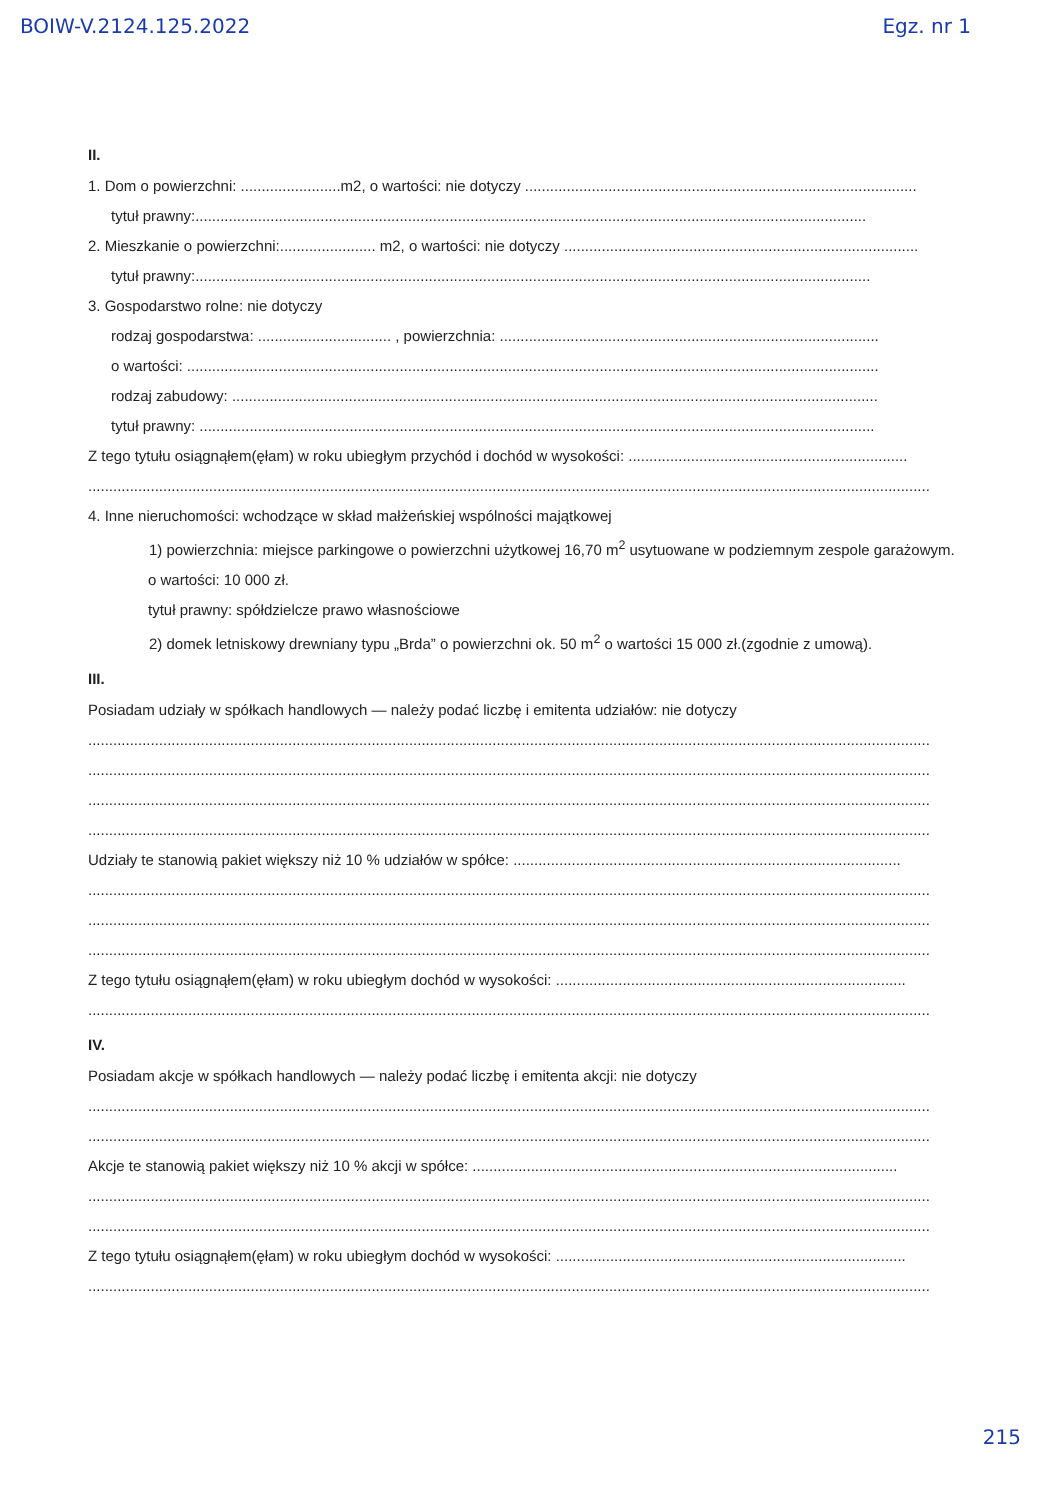BOIW-V.2124.125.2022 Egz. nr 1
II.
1. Dom o powierzchni: ........................m2, o wartości: nie dotyczy ..............................................................................................
tytuł prawny:.................................................................................................................................................................
2. Mieszkanie o powierzchni:....................... m2, o wartości: nie dotyczy .....................................................................................
tytuł prawny:..................................................................................................................................................................
3. Gospodarstwo rolne: nie dotyczy
rodzaj gospodarstwa: ................................ , powierzchnia: ...........................................................................................
o wartości: ......................................................................................................................................................................
rodzaj zabudowy: ...........................................................................................................................................................
tytuł prawny: ..................................................................................................................................................................
Z tego tytułu osiągnąłem(ęłam) w roku ubiegłym przychód i dochód w wysokości: ...................................................................
..........................................................................................................................................................................................................
4. Inne nieruchomości: wchodzące w skład małżeńskiej wspólności majątkowej
1) powierzchnia: miejsce parkingowe o powierzchni użytkowej 16,70 m<sup>2</sup> usytuowane w podziemnym zespole garażowym.
o wartości: 10 000 zł.
tytuł prawny: spółdzielcze prawo własnościowe
2) domek letniskowy drewniany typu „Brda” o powierzchni ok. 50 m<sup>2</sup> o wartości 15 000 zł.(zgodnie z umową).
III.
Posiadam udziały w spółkach handlowych — należy podać liczbę i emitenta udziałów: nie dotyczy
..........................................................................................................................................................................................................
..........................................................................................................................................................................................................
..........................................................................................................................................................................................................
..........................................................................................................................................................................................................
Udziały te stanowią pakiet większy niż 10 % udziałów w spółce: .............................................................................................
..........................................................................................................................................................................................................
..........................................................................................................................................................................................................
..........................................................................................................................................................................................................
Z tego tytułu osiągnąłem(ęłam) w roku ubiegłym dochód w wysokości: ....................................................................................
..........................................................................................................................................................................................................
IV.
Posiadam akcje w spółkach handlowych — należy podać liczbę i emitenta akcji: nie dotyczy
..........................................................................................................................................................................................................
..........................................................................................................................................................................................................
Akcje te stanowią pakiet większy niż 10 % akcji w spółce: ......................................................................................................
..........................................................................................................................................................................................................
..........................................................................................................................................................................................................
Z tego tytułu osiągnąłem(ęłam) w roku ubiegłym dochód w wysokości: ....................................................................................
..........................................................................................................................................................................................................
215